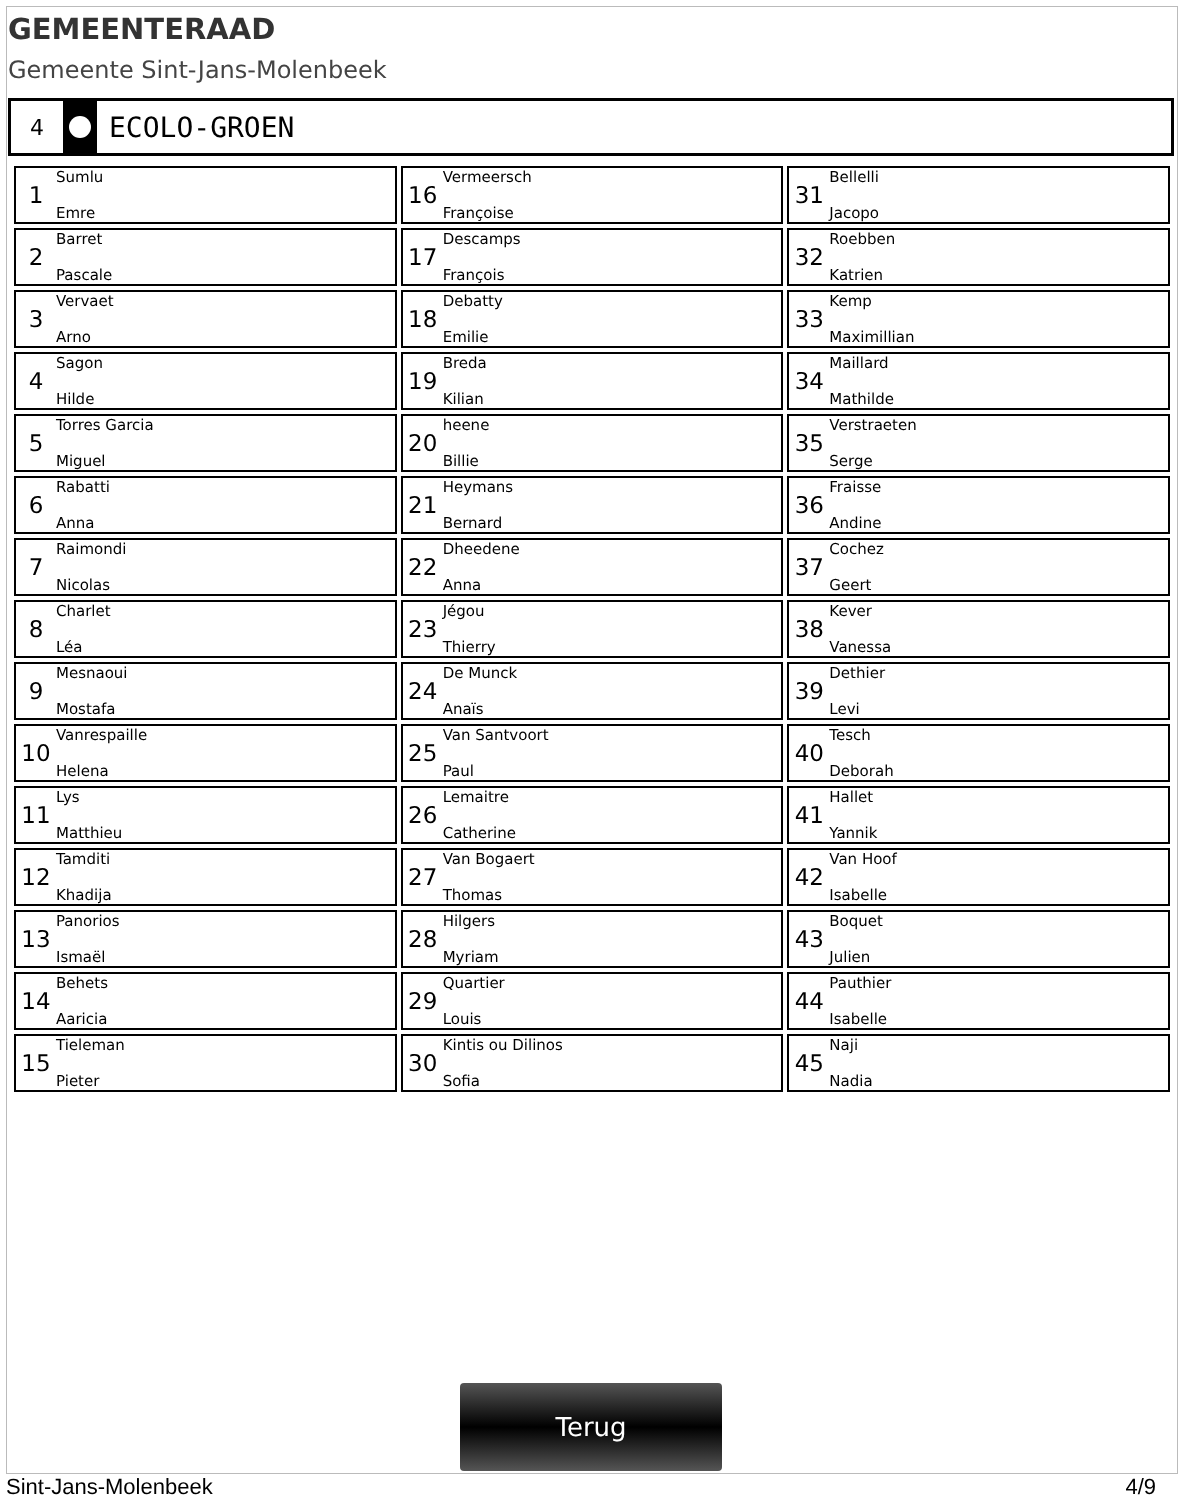GEMEENTERAAD
Gemeente Sint-Jans-Molenbeek
4
ECOLO-GROEN
| 1 Sumlu Emre | 16 Vermeersch Françoise | 31 Bellelli Jacopo |
| 2 Barret Pascale | 17 Descamps François | 32 Roebben Katrien |
| 3 Vervaet Arno | 18 Debatty Emilie | 33 Kemp Maximillian |
| 4 Sagon Hilde | 19 Breda Kilian | 34 Maillard Mathilde |
| 5 Torres Garcia Miguel | 20 heene Billie | 35 Verstraeten Serge |
| 6 Rabatti Anna | 21 Heymans Bernard | 36 Fraisse Andine |
| 7 Raimondi Nicolas | 22 Dheedene Anna | 37 Cochez Geert |
| 8 Charlet Léa | 23 Jégou Thierry | 38 Kever Vanessa |
| 9 Mesnaoui Mostafa | 24 De Munck Anaïs | 39 Dethier Levi |
| 10 Vanrespaille Helena | 25 Van Santvoort Paul | 40 Tesch Deborah |
| 11 Lys Matthieu | 26 Lemaitre Catherine | 41 Hallet Yannik |
| 12 Tamditi Khadija | 27 Van Bogaert Thomas | 42 Van Hoof Isabelle |
| 13 Panorios Ismaël | 28 Hilgers Myriam | 43 Boquet Julien |
| 14 Behets Aaricia | 29 Quartier Louis | 44 Pauthier Isabelle |
| 15 Tieleman Pieter | 30 Kintis ou Dilinos Sofia | 45 Naji Nadia |
Terug
Sint-Jans-Molenbeek 4/9